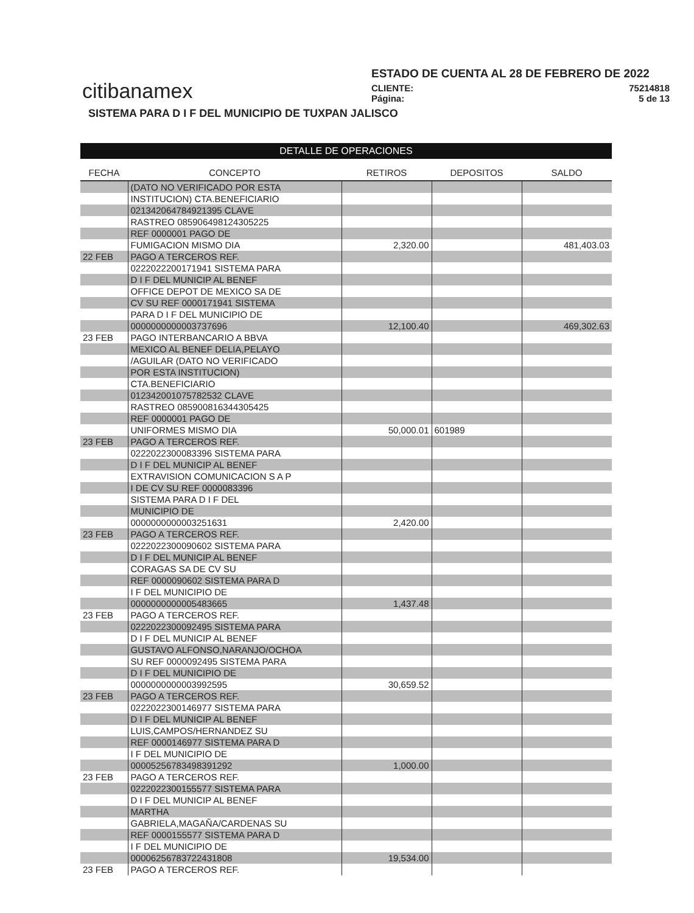citibanamex
ESTADO DE CUENTA AL 28 DE FEBRERO DE 2022
CLIENTE: 75214818
Página: 5 de 13
SISTEMA PARA D I F DEL MUNICIPIO DE TUXPAN JALISCO
DETALLE DE OPERACIONES
| FECHA | CONCEPTO | RETIROS | DEPOSITOS | SALDO |
| --- | --- | --- | --- | --- |
| | (DATO NO VERIFICADO POR ESTA | | | |
| | INSTITUCION) CTA.BENEFICIARIO | | | |
| | 021342064784921395 CLAVE | | | |
| | RASTREO 085906498124305225 | | | |
| | REF 0000001 PAGO DE | | | |
| | FUMIGACION MISMO DIA | 2,320.00 | | 481,403.03 |
| 22 FEB | PAGO A TERCEROS REF. | | | |
| | 0222022200171941 SISTEMA PARA | | | |
| | D I F DEL MUNICIP AL BENEF | | | |
| | OFFICE DEPOT DE MEXICO SA DE | | | |
| | CV SU REF 0000171941 SISTEMA | | | |
| | PARA D I F DEL MUNICIPIO DE | | | |
| | 0000000000003737696 | 12,100.40 | | 469,302.63 |
| 23 FEB | PAGO INTERBANCARIO A BBVA | | | |
| | MEXICO AL BENEF DELIA,PELAYO | | | |
| | /AGUILAR (DATO NO VERIFICADO | | | |
| | POR ESTA INSTITUCION) | | | |
| | CTA.BENEFICIARIO | | | |
| | 012342001075782532 CLAVE | | | |
| | RASTREO 085900816344305425 | | | |
| | REF 0000001 PAGO DE | | | |
| | UNIFORMES MISMO DIA | 50,000.01 | 601989 | |
| 23 FEB | PAGO A TERCEROS REF. | | | |
| | 0222022300083396 SISTEMA PARA | | | |
| | D I F DEL MUNICIP AL BENEF | | | |
| | EXTRAVISION COMUNICACION S A P | | | |
| | I DE CV SU REF 0000083396 | | | |
| | SISTEMA PARA D I F DEL | | | |
| | MUNICIPIO DE | | | |
| | 0000000000003251631 | 2,420.00 | | |
| 23 FEB | PAGO A TERCEROS REF. | | | |
| | 0222022300090602 SISTEMA PARA | | | |
| | D I F DEL MUNICIP AL BENEF | | | |
| | CORAGAS SA DE CV SU | | | |
| | REF 0000090602 SISTEMA PARA D | | | |
| | I F DEL MUNICIPIO DE | | | |
| | 0000000000005483665 | 1,437.48 | | |
| 23 FEB | PAGO A TERCEROS REF. | | | |
| | 0222022300092495 SISTEMA PARA | | | |
| | D I F DEL MUNICIP AL BENEF | | | |
| | GUSTAVO ALFONSO,NARANJO/OCHOA | | | |
| | SU REF 0000092495 SISTEMA PARA | | | |
| | D I F DEL MUNICIPIO DE | | | |
| | 0000000000003992595 | 30,659.52 | | |
| 23 FEB | PAGO A TERCEROS REF. | | | |
| | 0222022300146977 SISTEMA PARA | | | |
| | D I F DEL MUNICIP AL BENEF | | | |
| | LUIS,CAMPOS/HERNANDEZ SU | | | |
| | REF 0000146977 SISTEMA PARA D | | | |
| | I F DEL MUNICIPIO DE | | | |
| | 00005256783498391292 | 1,000.00 | | |
| 23 FEB | PAGO A TERCEROS REF. | | | |
| | 0222022300155577 SISTEMA PARA | | | |
| | D I F DEL MUNICIP AL BENEF | | | |
| | MARTHA | | | |
| | GABRIELA,MAGAÑA/CARDENAS SU | | | |
| | REF 0000155577 SISTEMA PARA D | | | |
| | I F DEL MUNICIPIO DE | | | |
| | 00006256783722431808 | 19,534.00 | | |
| 23 FEB | PAGO A TERCEROS REF. | | | |